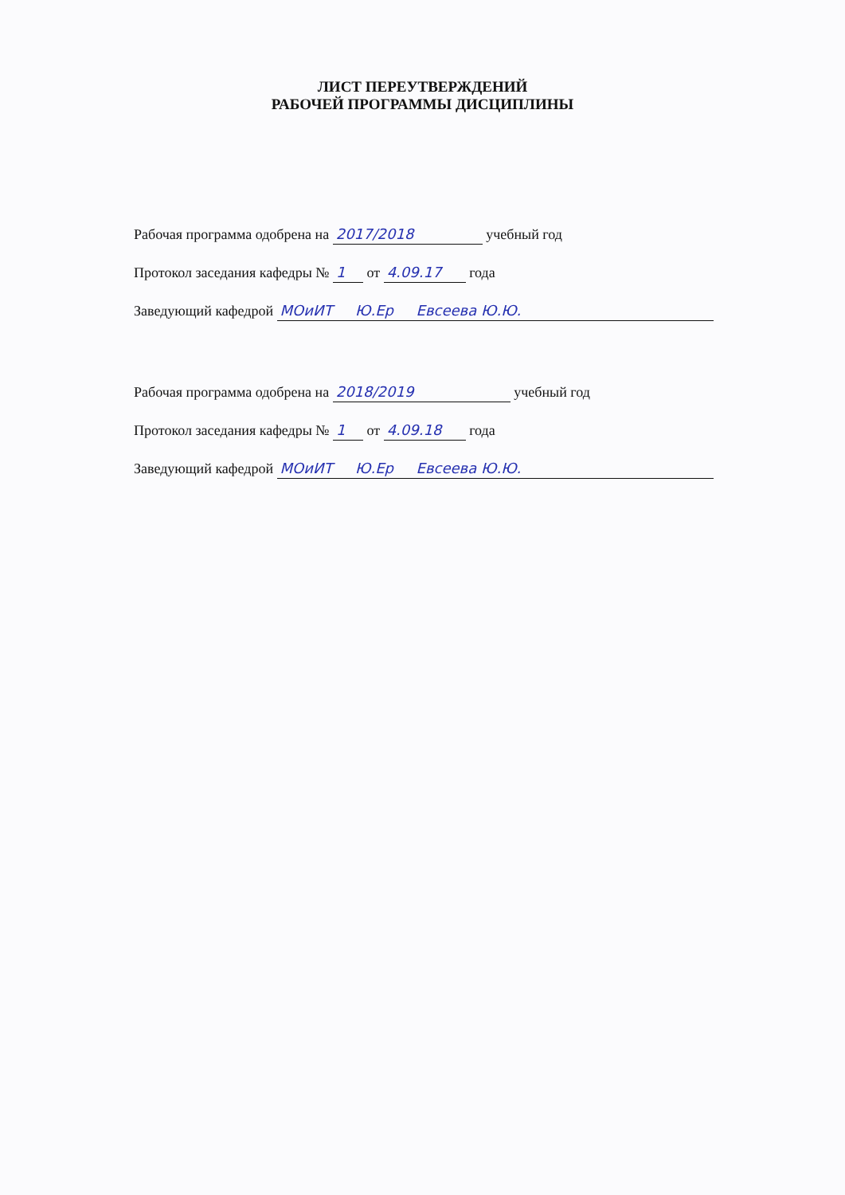ЛИСТ ПЕРЕУТВЕРЖДЕНИЙ
РАБОЧЕЙ ПРОГРАММЫ ДИСЦИПЛИНЫ
Рабочая программа одобрена на 2017/2018 учебный год
Протокол заседания кафедры № 1 от 4.09.17 года
Заведующий кафедрой МОиИТ Ю.Ер Евсеева Ю.Ю.
Рабочая программа одобрена на 2018/2019 учебный год
Протокол заседания кафедры № 1 от 4.09.18 года
Заведующий кафедрой МОиИТ Ю.Ер Евсеева Ю.Ю.